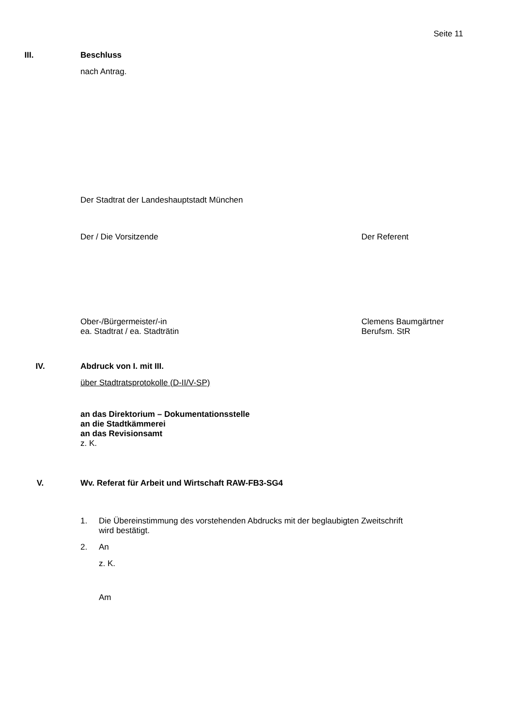Seite 11
III. Beschluss
nach Antrag.
Der Stadtrat der Landeshauptstadt München
Der / Die Vorsitzende Der Referent
Ober-/Bürgermeister/-in
ea. Stadtrat / ea. Stadträtin
Clemens Baumgärtner
Berufsm. StR
IV. Abdruck von I. mit III.
über Stadtratsprotokolle (D-II/V-SP)
an das Direktorium – Dokumentationsstelle
an die Stadtkämmerei
an das Revisionsamt
z. K.
V. Wv. Referat für Arbeit und Wirtschaft RAW-FB3-SG4
1. Die Übereinstimmung des vorstehenden Abdrucks mit der beglaubigten Zweitschrift
wird bestätigt.
2. An
z. K.
Am